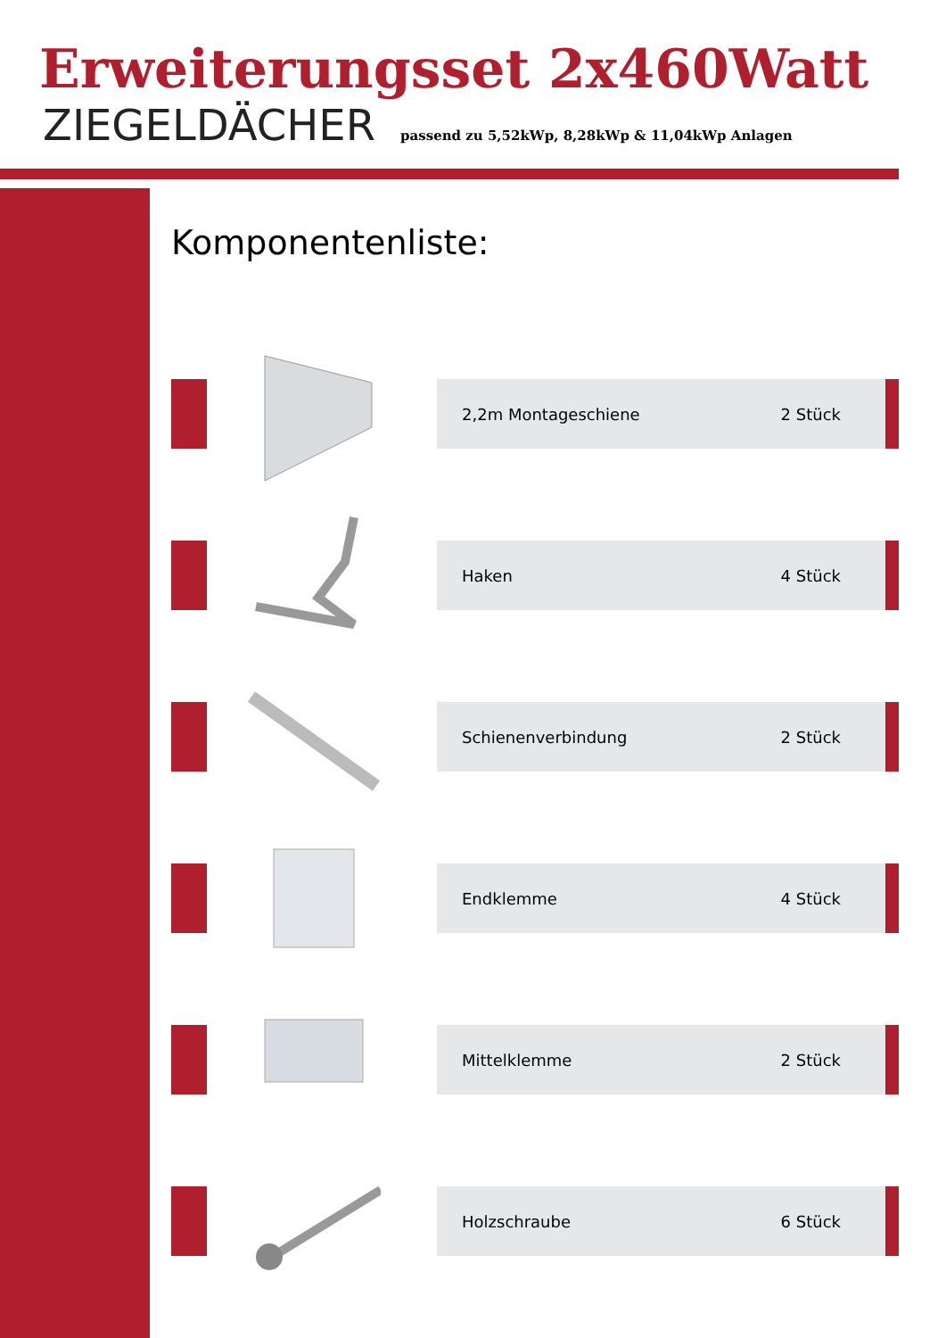Erweiterungsset 2x460Watt
ZIEGELDÄCHER passend zu 5,52kWp, 8,28kWp & 11,04kWp Anlagen
Komponentenliste:
2,2m Montageschiene 2 Stück
Haken 4 Stück
Schienenverbindung 2 Stück
Endklemme 4 Stück
Mittelklemme 2 Stück
Holzschraube 6 Stück